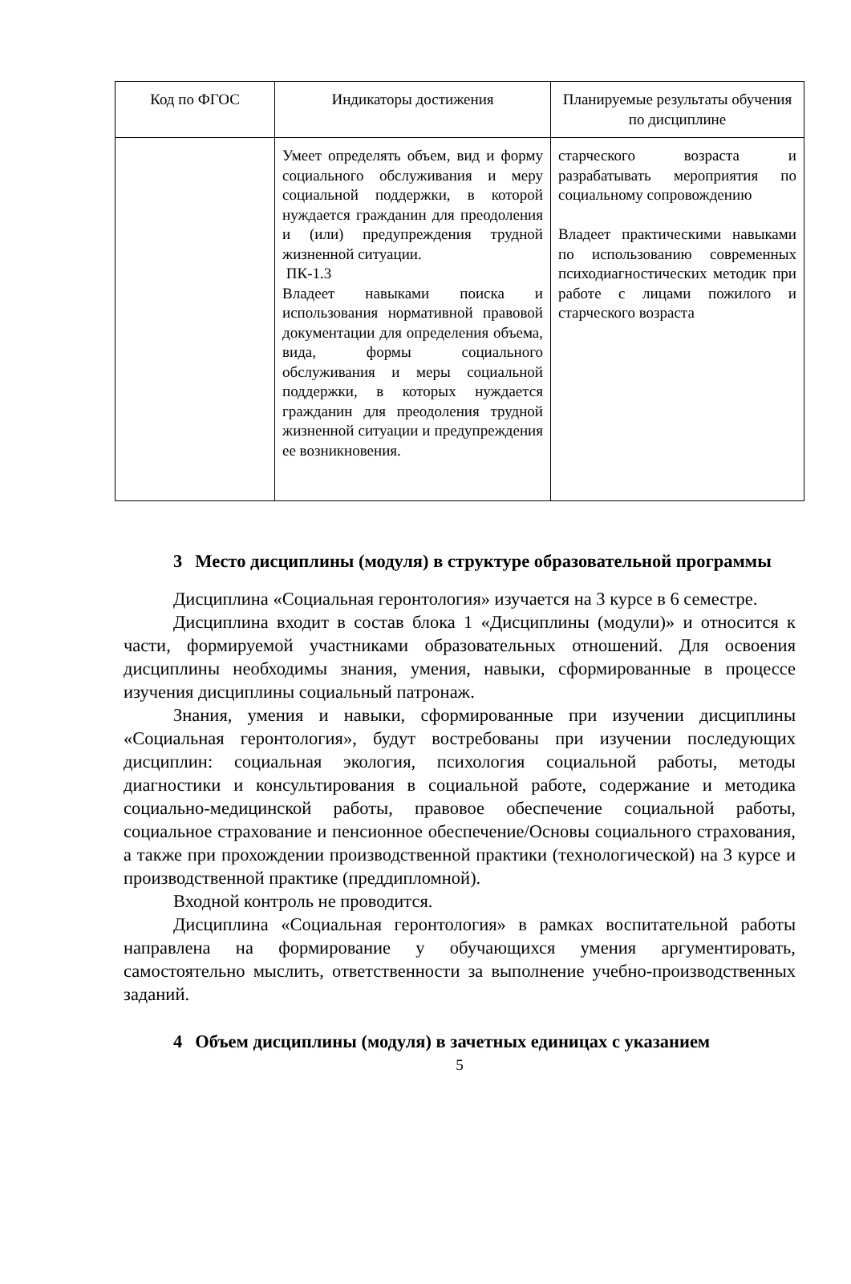| Код по ФГОС | Индикаторы достижения | Планируемые результаты обучения по дисциплине |
| --- | --- | --- |
| | Умеет определять объем, вид и форму социального обслуживания и меру социальной поддержки, в которой нуждается гражданин для преодоления и (или) предупреждения трудной жизненной ситуации. ПК-1.3 Владеет навыками поиска и использования нормативной правовой документации для определения объема, вида, формы социального обслуживания и меры социальной поддержки, в которых нуждается гражданин для преодоления трудной жизненной ситуации и предупреждения ее возникновения. | старческого возраста и разрабатывать мероприятия по социальному сопровождению Владеет практическими навыками по использованию современных психодиагностических методик при работе с лицами пожилого и старческого возраста |
3 Место дисциплины (модуля) в структуре образовательной программы
Дисциплина «Социальная геронтология» изучается на 3 курсе в 6 семестре.
Дисциплина входит в состав блока 1 «Дисциплины (модули)» и относится к части, формируемой участниками образовательных отношений. Для освоения дисциплины необходимы знания, умения, навыки, сформированные в процессе изучения дисциплины социальный патронаж.
Знания, умения и навыки, сформированные при изучении дисциплины «Социальная геронтология», будут востребованы при изучении последующих дисциплин: социальная экология, психология социальной работы, методы диагностики и консультирования в социальной работе, содержание и методика социально-медицинской работы, правовое обеспечение социальной работы, социальное страхование и пенсионное обеспечение/Основы социального страхования, а также при прохождении производственной практики (технологической) на 3 курсе и производственной практике (преддипломной).
Входной контроль не проводится.
Дисциплина «Социальная геронтология» в рамках воспитательной работы направлена на формирование у обучающихся умения аргументировать, самостоятельно мыслить, ответственности за выполнение учебно-производственных заданий.
4 Объем дисциплины (модуля) в зачетных единицах с указанием
5